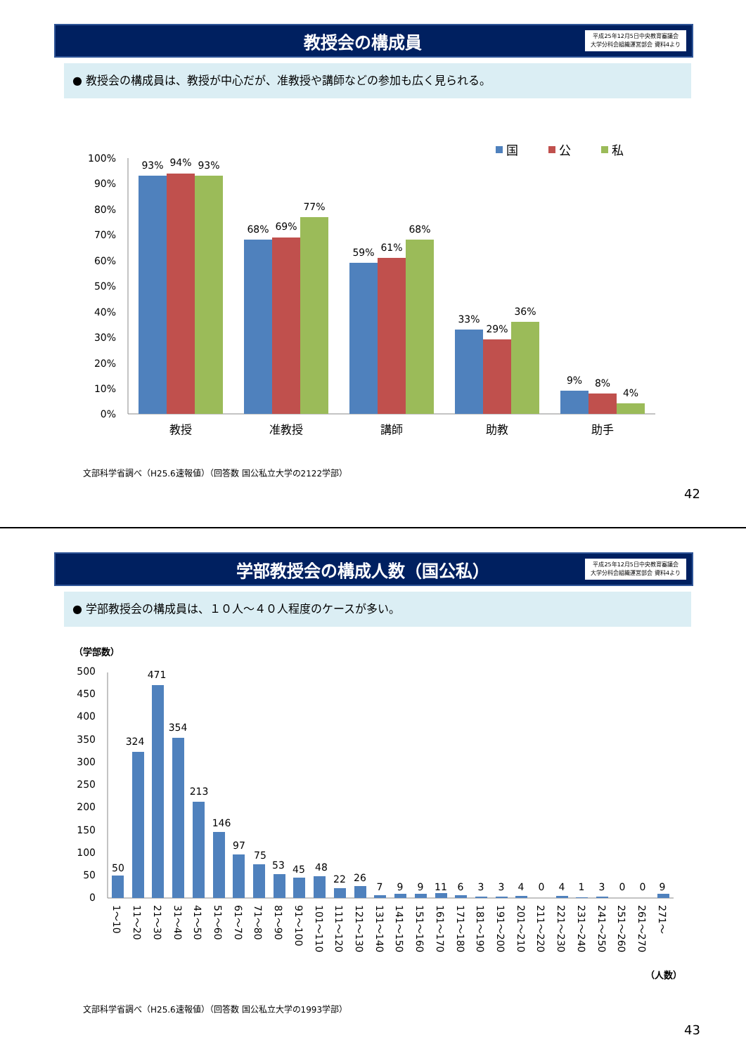教授会の構成員
平成25年12月5日中央教育審議会
大学分科会組織運営部会 資料4より
● 教授会の構成員は、教授が中心だが、准教授や講師などの参加も広く見られる。
100%
90%
80%
70%
60%
50%
40%
30%
20%
10%
0%
93%
94%
93%
68%
69%
77%
59%
61%
68%
33%
29%
36%
9%
8%
4%
教授
准教授
講師
助教
助手
国
公
私
文部科学省調べ（H25.6速報値）（回答数 国公私立大学の2122学部）
42
学部教授会の構成人数（国公私）
平成25年12月5日中央教育審議会
大学分科会組織運営部会 資料4より
● 学部教授会の構成員は、１０人～４０人程度のケースが多い。
（学部数）
500
450
400
350
300
250
200
150
100
50
0
50
324
471
354
213
146
97
75
53
45
48
22
26
7
9
9
11
6
3
3
4
0
4
1
3
0
0
9
1～10
11～20
21～30
31～40
41～50
51～60
61～70
71～80
81～90
91～100
101～110
111～120
121～130
131～140
141～150
151～160
161～170
171～180
181～190
191～200
201～210
211～220
221～230
231～240
241～250
251～260
261～270
271～
（人数）
文部科学省調べ（H25.6速報値）（回答数 国公私立大学の1993学部）
43